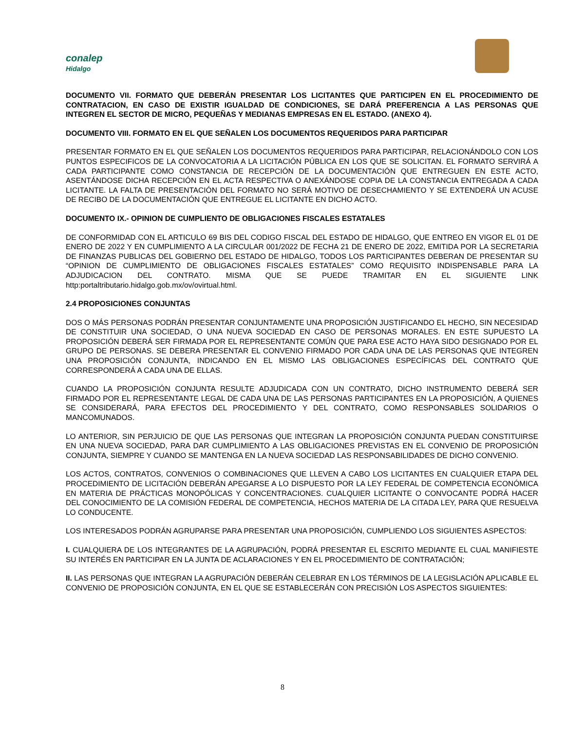conalep
Hidalgo
DOCUMENTO VII. FORMATO QUE DEBERÁN PRESENTAR LOS LICITANTES QUE PARTICIPEN EN EL PROCEDIMIENTO DE CONTRATACION, EN CASO DE EXISTIR IGUALDAD DE CONDICIONES, SE DARÁ PREFERENCIA A LAS PERSONAS QUE INTEGREN EL SECTOR DE MICRO, PEQUEÑAS Y MEDIANAS EMPRESAS EN EL ESTADO. (ANEXO 4).
DOCUMENTO VIII. FORMATO EN EL QUE SEÑALEN LOS DOCUMENTOS REQUERIDOS PARA PARTICIPAR
PRESENTAR FORMATO EN EL QUE SEÑALEN LOS DOCUMENTOS REQUERIDOS PARA PARTICIPAR, RELACIONÁNDOLO CON LOS PUNTOS ESPECIFICOS DE LA CONVOCATORIA A LA LICITACIÓN PÚBLICA EN LOS QUE SE SOLICITAN. EL FORMATO SERVIRÁ A CADA PARTICIPANTE COMO CONSTANCIA DE RECEPCIÓN DE LA DOCUMENTACIÓN QUE ENTREGUEN EN ESTE ACTO, ASENTÁNDOSE DICHA RECEPCIÓN EN EL ACTA RESPECTIVA O ANEXÁNDOSE COPIA DE LA CONSTANCIA ENTREGADA A CADA LICITANTE. LA FALTA DE PRESENTACIÓN DEL FORMATO NO SERÁ MOTIVO DE DESECHAMIENTO Y SE EXTENDERÁ UN ACUSE DE RECIBO DE LA DOCUMENTACIÓN QUE ENTREGUE EL LICITANTE EN DICHO ACTO.
DOCUMENTO IX.- OPINION DE CUMPLIENTO DE OBLIGACIONES FISCALES ESTATALES
DE CONFORMIDAD CON EL ARTICULO 69 BIS DEL CODIGO FISCAL DEL ESTADO DE HIDALGO, QUE ENTREO EN VIGOR EL 01 DE ENERO DE 2022 Y EN CUMPLIMIENTO A LA CIRCULAR 001/2022 DE FECHA 21 DE ENERO DE 2022, EMITIDA POR LA SECRETARIA DE FINANZAS PUBLICAS DEL GOBIERNO DEL ESTADO DE HIDALGO, TODOS LOS PARTICIPANTES DEBERAN DE PRESENTAR SU “OPINION DE CUMPLIMIENTO DE OBLIGACIONES FISCALES ESTATALES” COMO REQUISITO INDISPENSABLE PARA LA ADJUDICACION DEL CONTRATO. MISMA QUE SE PUEDE TRAMITAR EN EL SIGUIENTE LINK http:portaltributario.hidalgo.gob.mx/ov/ovirtual.html.
2.4 PROPOSICIONES CONJUNTAS
DOS O MÁS PERSONAS PODRÁN PRESENTAR CONJUNTAMENTE UNA PROPOSICIÓN JUSTIFICANDO EL HECHO, SIN NECESIDAD DE CONSTITUIR UNA SOCIEDAD, O UNA NUEVA SOCIEDAD EN CASO DE PERSONAS MORALES. EN ESTE SUPUESTO LA PROPOSICIÓN DEBERÁ SER FIRMADA POR EL REPRESENTANTE COMÚN QUE PARA ESE ACTO HAYA SIDO DESIGNADO POR EL GRUPO DE PERSONAS. SE DEBERA PRESENTAR EL CONVENIO FIRMADO POR CADA UNA DE LAS PERSONAS QUE INTEGREN UNA PROPOSICIÓN CONJUNTA, INDICANDO EN EL MISMO LAS OBLIGACIONES ESPECÍFICAS DEL CONTRATO QUE CORRESPONDERÁ A CADA UNA DE ELLAS.
CUANDO LA PROPOSICIÓN CONJUNTA RESULTE ADJUDICADA CON UN CONTRATO, DICHO INSTRUMENTO DEBERÁ SER FIRMADO POR EL REPRESENTANTE LEGAL DE CADA UNA DE LAS PERSONAS PARTICIPANTES EN LA PROPOSICIÓN, A QUIENES SE CONSIDERARÁ, PARA EFECTOS DEL PROCEDIMIENTO Y DEL CONTRATO, COMO RESPONSABLES SOLIDARIOS O MANCOMUNADOS.
LO ANTERIOR, SIN PERJUICIO DE QUE LAS PERSONAS QUE INTEGRAN LA PROPOSICIÓN CONJUNTA PUEDAN CONSTITUIRSE EN UNA NUEVA SOCIEDAD, PARA DAR CUMPLIMIENTO A LAS OBLIGACIONES PREVISTAS EN EL CONVENIO DE PROPOSICIÓN CONJUNTA, SIEMPRE Y CUANDO SE MANTENGA EN LA NUEVA SOCIEDAD LAS RESPONSABILIDADES DE DICHO CONVENIO.
LOS ACTOS, CONTRATOS, CONVENIOS O COMBINACIONES QUE LLEVEN A CABO LOS LICITANTES EN CUALQUIER ETAPA DEL PROCEDIMIENTO DE LICITACIÓN DEBERÁN APEGARSE A LO DISPUESTO POR LA LEY FEDERAL DE COMPETENCIA ECONÓMICA EN MATERIA DE PRÁCTICAS MONOPÓLICAS Y CONCENTRACIONES. CUALQUIER LICITANTE O CONVOCANTE PODRÁ HACER DEL CONOCIMIENTO DE LA COMISIÓN FEDERAL DE COMPETENCIA, HECHOS MATERIA DE LA CITADA LEY, PARA QUE RESUELVA LO CONDUCENTE.
LOS INTERESADOS PODRÁN AGRUPARSE PARA PRESENTAR UNA PROPOSICIÓN, CUMPLIENDO LOS SIGUIENTES ASPECTOS:
I. CUALQUIERA DE LOS INTEGRANTES DE LA AGRUPACIÓN, PODRÁ PRESENTAR EL ESCRITO MEDIANTE EL CUAL MANIFIESTE SU INTERÉS EN PARTICIPAR EN LA JUNTA DE ACLARACIONES Y EN EL PROCEDIMIENTO DE CONTRATACIÓN;
II. LAS PERSONAS QUE INTEGRAN LA AGRUPACIÓN DEBERÁN CELEBRAR EN LOS TÉRMINOS DE LA LEGISLACIÓN APLICABLE EL CONVENIO DE PROPOSICIÓN CONJUNTA, EN EL QUE SE ESTABLECERÁN CON PRECISIÓN LOS ASPECTOS SIGUIENTES:
8